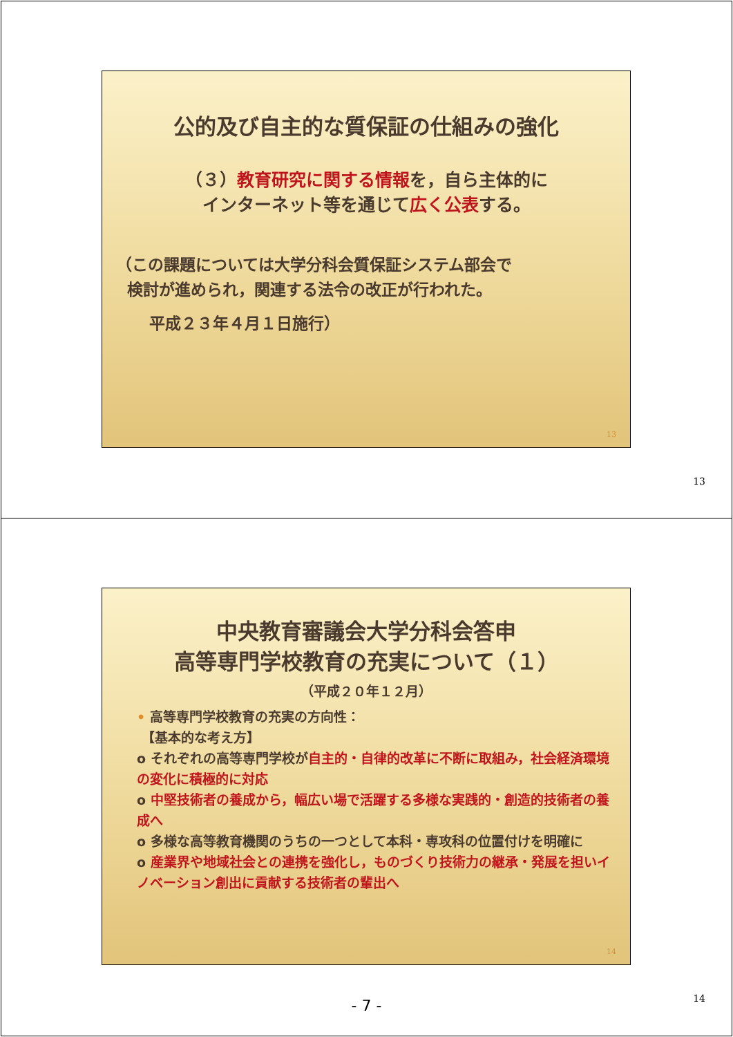公的及び自主的な質保証の仕組みの強化
（３）教育研究に関する情報を，自ら主体的に
インターネット等を通じて広く公表する。
（この課題については大学分科会質保証システム部会で
検討が進められ，関連する法令の改正が行われた。
平成２３年４月１日施行）
13
13
中央教育審議会大学分科会答申
高等専門学校教育の充実について（１）
（平成２０年１２月）
• 高等専門学校教育の充実の方向性：
【基本的な考え方】
o それぞれの高等専門学校が自主的・自律的改革に不断に取組み，社会経済環境の変化に積極的に対応
o 中堅技術者の養成から，幅広い場で活躍する多様な実践的・創造的技術者の養成へ
o 多様な高等教育機関のうちの一つとして本科・専攻科の位置付けを明確に
o 産業界や地域社会との連携を強化し，ものづくり技術力の継承・発展を担いイノベーション創出に貢献する技術者の輩出へ
14
- 7 - 14